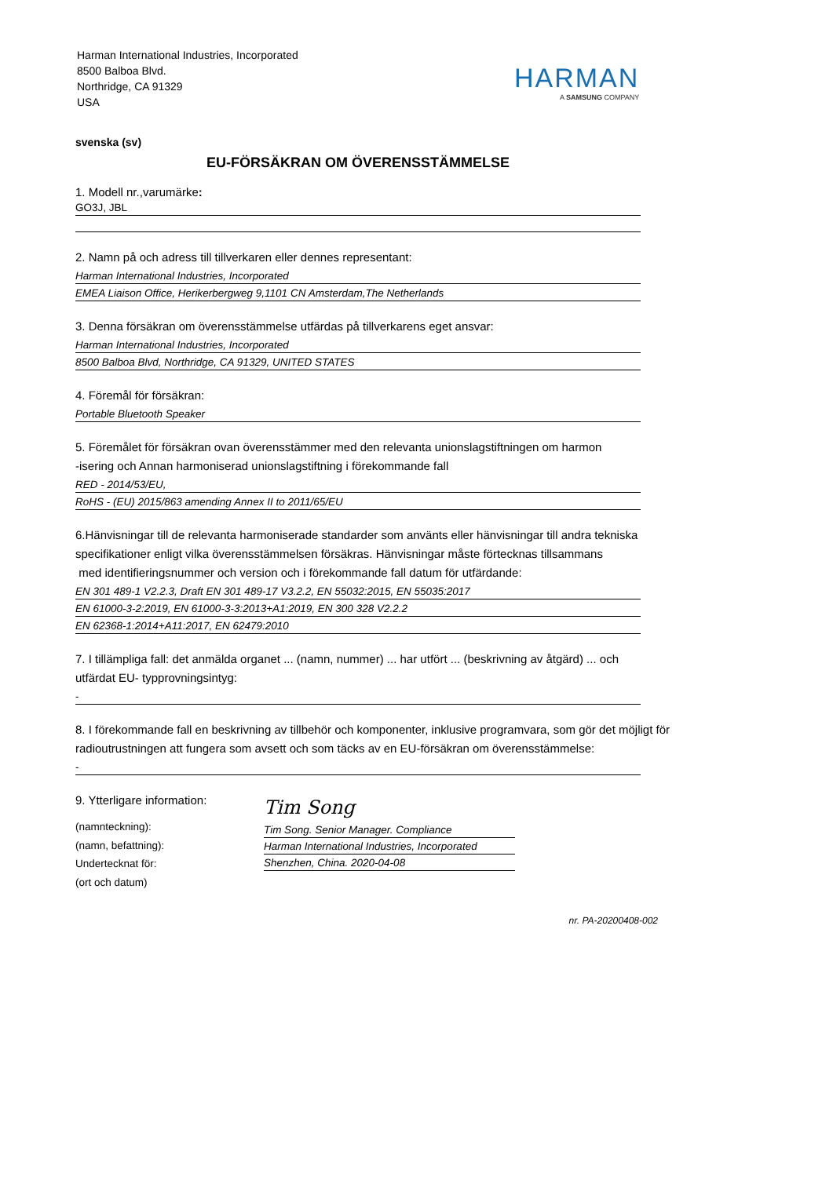Harman International Industries, Incorporated
8500 Balboa Blvd.
Northridge, CA 91329
USA
HARMAN
A SAMSUNG COMPANY
svenska (sv)
EU-FÖRSÄKRAN OM ÖVERENSSTÄMMELSE
1. Modell nr.,varumärke:
GO3J, JBL
2. Namn på och adress till tillverkaren eller dennes representant:
Harman International Industries, Incorporated
EMEA Liaison Office, Herikerbergweg 9,1101 CN Amsterdam,The Netherlands
3. Denna försäkran om överensstämmelse utfärdas på tillverkarens eget ansvar:
Harman International Industries, Incorporated
8500 Balboa Blvd, Northridge, CA 91329, UNITED STATES
4. Föremål för försäkran:
Portable Bluetooth Speaker
5. Föremålet för försäkran ovan överensstämmer med den relevanta unionslagstiftningen om harmon
-isering och Annan harmoniserad unionslagstiftning i förekommande fall
RED - 2014/53/EU,
RoHS - (EU) 2015/863 amending Annex II to 2011/65/EU
6.Hänvisningar till de relevanta harmoniserade standarder som använts eller hänvisningar till andra tekniska specifikationer enligt vilka överensstämmelsen försäkras. Hänvisningar måste förtecknas tillsammans
med identifieringsnummer och version och i förekommande fall datum för utfärdande:
EN 301 489-1 V2.2.3, Draft EN 301 489-17 V3.2.2, EN 55032:2015, EN 55035:2017
EN 61000-3-2:2019, EN 61000-3-3:2013+A1:2019, EN 300 328 V2.2.2
EN 62368-1:2014+A11:2017, EN 62479:2010
7. I tillämpliga fall: det anmälda organet ... (namn, nummer) ... har utfört ... (beskrivning av åtgärd) ... och utfärdat EU- typprovningsintyg:
-
8. I förekommande fall en beskrivning av tillbehör och komponenter, inklusive programvara, som gör det möjligt för radioutrustningen att fungera som avsett och som täcks av en EU-försäkran om överensstämmelse:
-
9. Ytterligare information:
(namnteckning):
(namn, befattning):
Undertecknat för:
(ort och datum)
Tim Song
Tim Song. Senior Manager. Compliance
Harman International Industries, Incorporated
Shenzhen, China. 2020-04-08
nr. PA-20200408-002